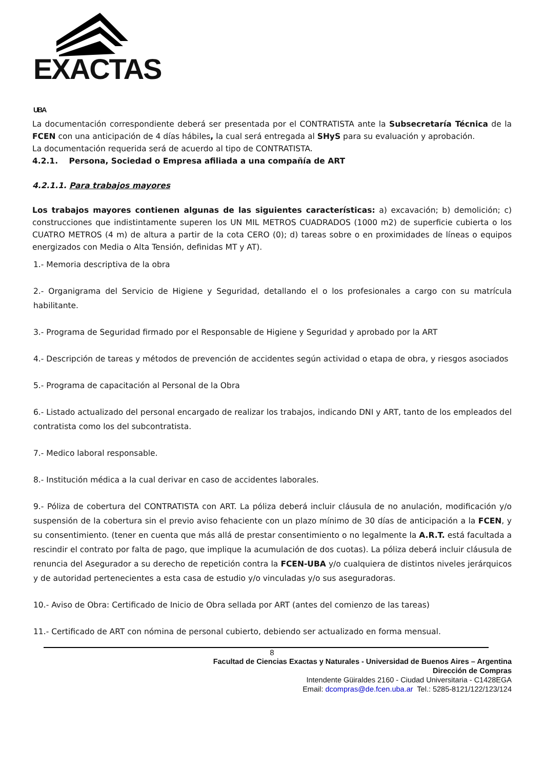EXACTAS UBA
La documentación correspondiente deberá ser presentada por el CONTRATISTA ante la Subsecretaría Técnica de la FCEN con una anticipación de 4 días hábiles, la cual será entregada al SHyS para su evaluación y aprobación.
La documentación requerida será de acuerdo al tipo de CONTRATISTA.
4.2.1. Persona, Sociedad o Empresa afiliada a una compañía de ART
4.2.1.1. Para trabajos mayores
Los trabajos mayores contienen algunas de las siguientes características: a) excavación; b) demolición; c) construcciones que indistintamente superen los UN MIL METROS CUADRADOS (1000 m2) de superficie cubierta o los CUATRO METROS (4 m) de altura a partir de la cota CERO (0); d) tareas sobre o en proximidades de líneas o equipos energizados con Media o Alta Tensión, definidas MT y AT).
1.- Memoria descriptiva de la obra
2.- Organigrama del Servicio de Higiene y Seguridad, detallando el o los profesionales a cargo con su matrícula habilitante.
3.- Programa de Seguridad firmado por el Responsable de Higiene y Seguridad y aprobado por la ART
4.- Descripción de tareas y métodos de prevención de accidentes según actividad o etapa de obra, y riesgos asociados
5.- Programa de capacitación al Personal de la Obra
6.- Listado actualizado del personal encargado de realizar los trabajos, indicando DNI y ART, tanto de los empleados del contratista como los del subcontratista.
7.- Medico laboral responsable.
8.- Institución médica a la cual derivar en caso de accidentes laborales.
9.- Póliza de cobertura del CONTRATISTA con ART. La póliza deberá incluir cláusula de no anulación, modificación y/o suspensión de la cobertura sin el previo aviso fehaciente con un plazo mínimo de 30 días de anticipación a la FCEN, y su consentimiento. (tener en cuenta que más allá de prestar consentimiento o no legalmente la A.R.T. está facultada a rescindir el contrato por falta de pago, que implique la acumulación de dos cuotas). La póliza deberá incluir cláusula de renuncia del Asegurador a su derecho de repetición contra la FCEN-UBA y/o cualquiera de distintos niveles jerárquicos y de autoridad pertenecientes a esta casa de estudio y/o vinculadas y/o sus aseguradoras.
10.- Aviso de Obra: Certificado de Inicio de Obra sellada por ART (antes del comienzo de las tareas)
11.- Certificado de ART con nómina de personal cubierto, debiendo ser actualizado en forma mensual.
8
Facultad de Ciencias Exactas y Naturales - Universidad de Buenos Aires – Argentina
Dirección de Compras
Intendente Güiraldes 2160 - Ciudad Universitaria - C1428EGA
Email: dcompras@de.fcen.uba.ar Tel.: 5285-8121/122/123/124